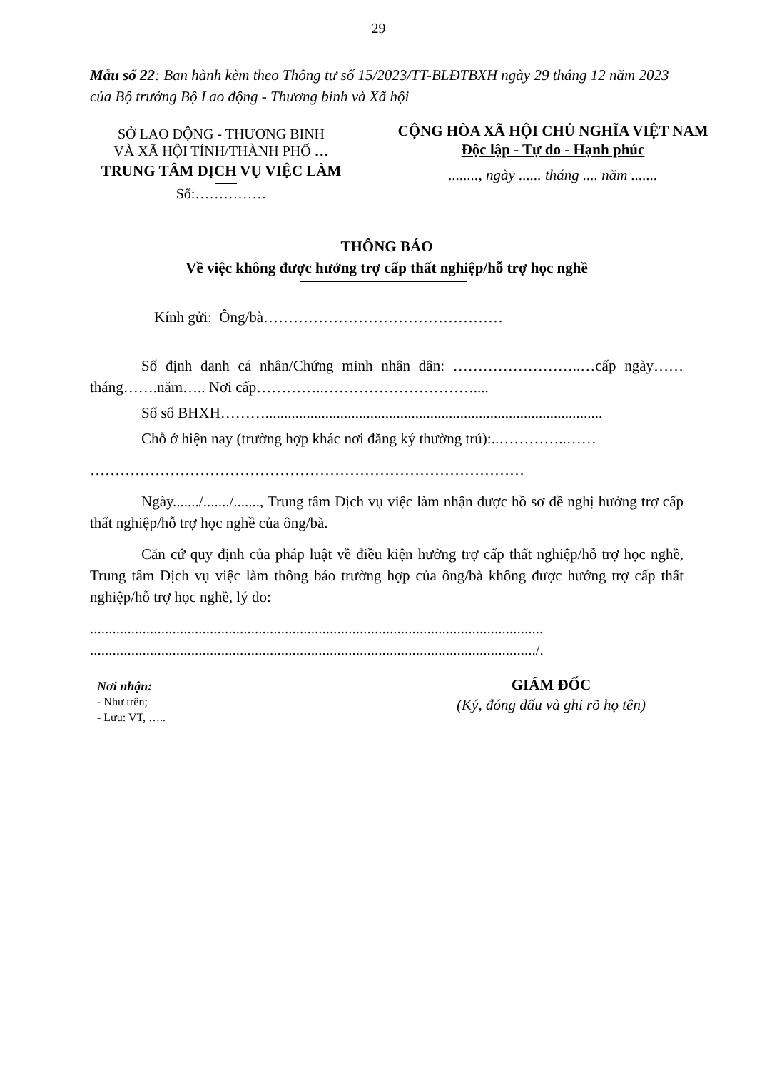29
Mẫu số 22: Ban hành kèm theo Thông tư số 15/2023/TT-BLĐTBXH ngày 29 tháng 12 năm 2023 của Bộ trưởng Bộ Lao động - Thương binh và Xã hội
SỞ LAO ĐỘNG - THƯƠNG BINH
VÀ XÃ HỘI TỈNH/THÀNH PHỐ …
TRUNG TÂM DỊCH VỤ VIỆC LÀM
Số:……………
CỘNG HÒA XÃ HỘI CHỦ NGHĨA VIỆT NAM
Độc lập - Tự do - Hạnh phúc
........, ngày ...... tháng .... năm .......
THÔNG BÁO
Về việc không được hưởng trợ cấp thất nghiệp/hỗ trợ học nghề
Kính gửi: Ông/bà…………………………………………
Số định danh cá nhân/Chứng minh nhân dân: ……………………..…cấp ngày……tháng…….năm….. Nơi cấp…………..…………………………....
Số sổ BHXH………..........................................................................................
Chỗ ở hiện nay (trường hợp khác nơi đăng ký thường trú):..…………..……
……………………………………………………………………………
Ngày......./......./......., Trung tâm Dịch vụ việc làm nhận được hồ sơ đề nghị hưởng trợ cấp thất nghiệp/hỗ trợ học nghề của ông/bà.
Căn cứ quy định của pháp luật về điều kiện hưởng trợ cấp thất nghiệp/hỗ trợ học nghề, Trung tâm Dịch vụ việc làm thông báo trường hợp của ông/bà không được hưởng trợ cấp thất nghiệp/hỗ trợ học nghề, lý do:
.........................................................................................................................
......................................................................................................................./.
Nơi nhận:
- Như trên;
- Lưu: VT, …..
GIÁM ĐỐC
(Ký, đóng dấu và ghi rõ họ tên)